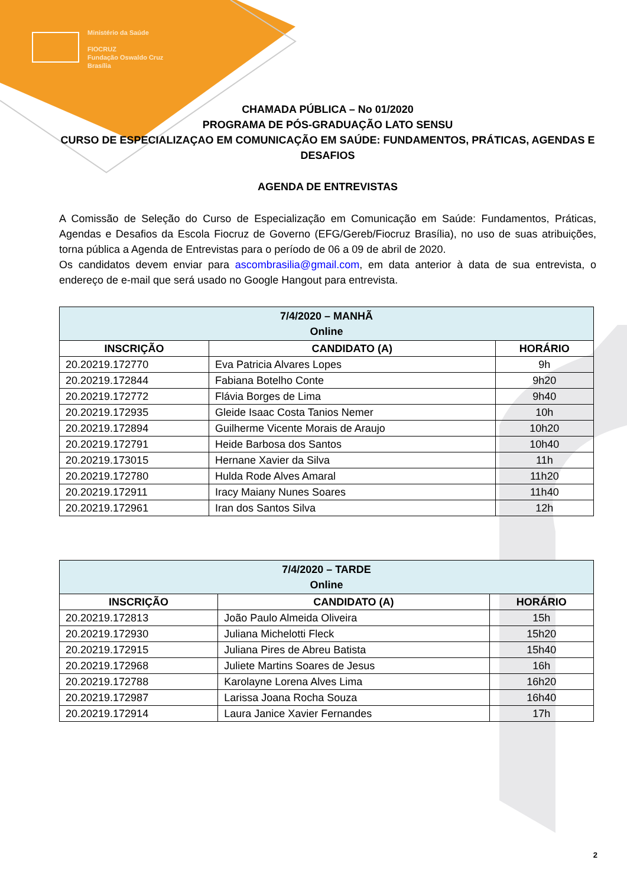Ministério da Saúde
FIOCRUZ
Fundação Oswaldo Cruz
Brasília
CHAMADA PÚBLICA – No 01/2020
PROGRAMA DE PÓS-GRADUAÇÃO LATO SENSU
CURSO DE ESPECIALIZAÇAO EM COMUNICAÇÃO EM SAÚDE: FUNDAMENTOS, PRÁTICAS, AGENDAS E DESAFIOS
AGENDA DE ENTREVISTAS
A Comissão de Seleção do Curso de Especialização em Comunicação em Saúde: Fundamentos, Práticas, Agendas e Desafios da Escola Fiocruz de Governo (EFG/Gereb/Fiocruz Brasília), no uso de suas atribuições, torna pública a Agenda de Entrevistas para o período de 06 a 09 de abril de 2020.
Os candidatos devem enviar para ascombrasilia@gmail.com, em data anterior à data de sua entrevista, o endereço de e-mail que será usado no Google Hangout para entrevista.
| 7/4/2020 – MANHÃ Online | | |
| INSCRIÇÃO | CANDIDATO (A) | HORÁRIO |
| 20.20219.172770 | Eva Patricia Alvares Lopes | 9h |
| 20.20219.172844 | Fabiana Botelho Conte | 9h20 |
| 20.20219.172772 | Flávia Borges de Lima | 9h40 |
| 20.20219.172935 | Gleide Isaac Costa Tanios Nemer | 10h |
| 20.20219.172894 | Guilherme Vicente Morais de Araujo | 10h20 |
| 20.20219.172791 | Heide Barbosa dos Santos | 10h40 |
| 20.20219.173015 | Hernane Xavier da Silva | 11h |
| 20.20219.172780 | Hulda Rode Alves Amaral | 11h20 |
| 20.20219.172911 | Iracy Maiany Nunes Soares | 11h40 |
| 20.20219.172961 | Iran dos Santos Silva | 12h |
| 7/4/2020 – TARDE Online | | |
| INSCRIÇÃO | CANDIDATO (A) | HORÁRIO |
| 20.20219.172813 | João Paulo Almeida Oliveira | 15h |
| 20.20219.172930 | Juliana Michelotti Fleck | 15h20 |
| 20.20219.172915 | Juliana Pires de Abreu Batista | 15h40 |
| 20.20219.172968 | Juliete Martins Soares de Jesus | 16h |
| 20.20219.172788 | Karolayne Lorena Alves Lima | 16h20 |
| 20.20219.172987 | Larissa Joana Rocha Souza | 16h40 |
| 20.20219.172914 | Laura Janice Xavier Fernandes | 17h |
2